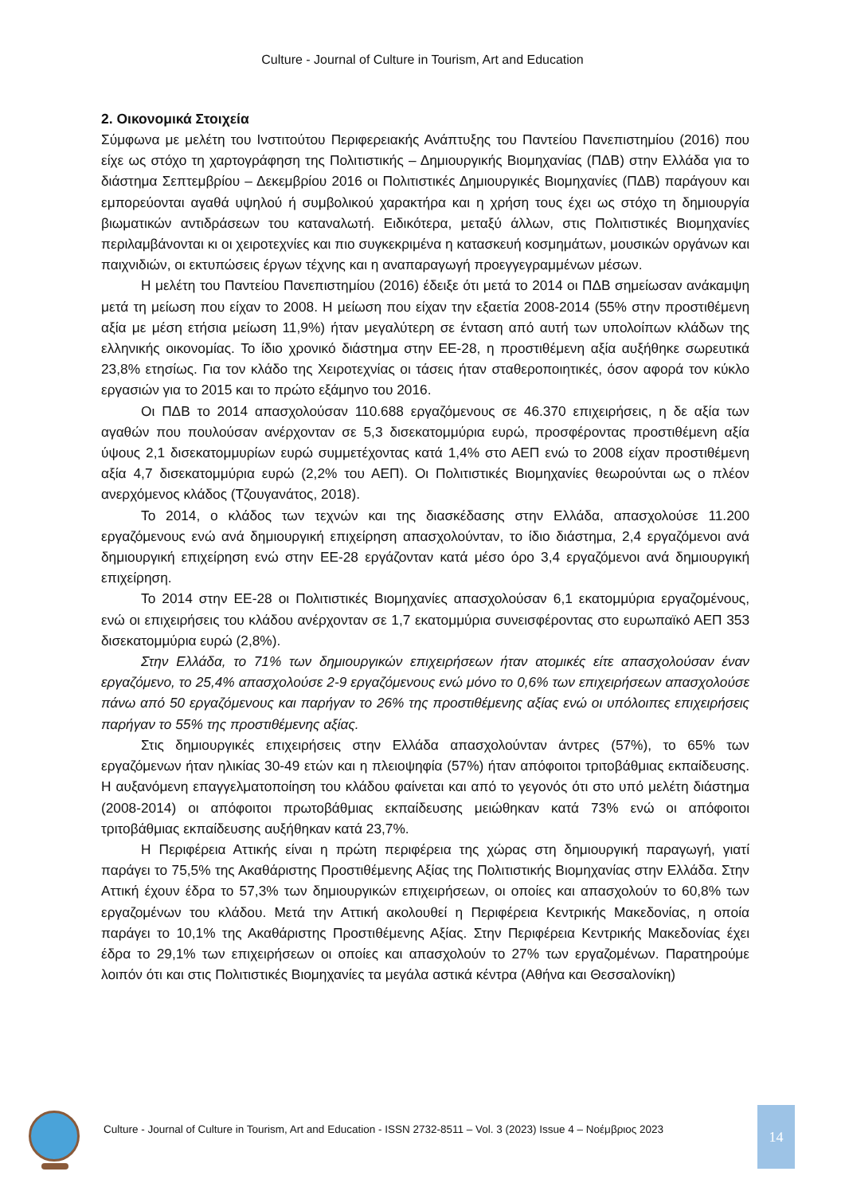Culture - Journal of Culture in Tourism, Art and Education
2. Οικονομικά Στοιχεία
Σύμφωνα με μελέτη του Ινστιτούτου Περιφερειακής Ανάπτυξης του Παντείου Πανεπιστημίου (2016) που είχε ως στόχο τη χαρτογράφηση της Πολιτιστικής – Δημιουργικής Βιομηχανίας (ΠΔΒ) στην Ελλάδα για το διάστημα Σεπτεμβρίου – Δεκεμβρίου 2016 οι Πολιτιστικές Δημιουργικές Βιομηχανίες (ΠΔΒ) παράγουν και εμπορεύονται αγαθά υψηλού ή συμβολικού χαρακτήρα και η χρήση τους έχει ως στόχο τη δημιουργία βιωματικών αντιδράσεων του καταναλωτή. Ειδικότερα, μεταξύ άλλων, στις Πολιτιστικές Βιομηχανίες περιλαμβάνονται κι οι χειροτεχνίες και πιο συγκεκριμένα η κατασκευή κοσμημάτων, μουσικών οργάνων και παιχνιδιών, οι εκτυπώσεις έργων τέχνης και η αναπαραγωγή προεγγεγραμμένων μέσων.
Η μελέτη του Παντείου Πανεπιστημίου (2016) έδειξε ότι μετά το 2014 οι ΠΔΒ σημείωσαν ανάκαμψη μετά τη μείωση που είχαν το 2008. Η μείωση που είχαν την εξαετία 2008-2014 (55% στην προστιθέμενη αξία με μέση ετήσια μείωση 11,9%) ήταν μεγαλύτερη σε ένταση από αυτή των υπολοίπων κλάδων της ελληνικής οικονομίας. Το ίδιο χρονικό διάστημα στην ΕΕ-28, η προστιθέμενη αξία αυξήθηκε σωρευτικά 23,8% ετησίως. Για τον κλάδο της Χειροτεχνίας οι τάσεις ήταν σταθεροποιητικές, όσον αφορά τον κύκλο εργασιών για το 2015 και το πρώτο εξάμηνο του 2016.
Οι ΠΔΒ το 2014 απασχολούσαν 110.688 εργαζόμενους σε 46.370 επιχειρήσεις, η δε αξία των αγαθών που πουλούσαν ανέρχονταν σε 5,3 δισεκατομμύρια ευρώ, προσφέροντας προστιθέμενη αξία ύψους 2,1 δισεκατομμυρίων ευρώ συμμετέχοντας κατά 1,4% στο ΑΕΠ ενώ το 2008 είχαν προστιθέμενη αξία 4,7 δισεκατομμύρια ευρώ (2,2% του ΑΕΠ). Οι Πολιτιστικές Βιομηχανίες θεωρούνται ως ο πλέον ανερχόμενος κλάδος (Τζουγανάτος, 2018).
Το 2014, ο κλάδος των τεχνών και της διασκέδασης στην Ελλάδα, απασχολούσε 11.200 εργαζόμενους ενώ ανά δημιουργική επιχείρηση απασχολούνταν, το ίδιο διάστημα, 2,4 εργαζόμενοι ανά δημιουργική επιχείρηση ενώ στην ΕΕ-28 εργάζονταν κατά μέσο όρο 3,4 εργαζόμενοι ανά δημιουργική επιχείρηση.
Το 2014 στην ΕΕ-28 οι Πολιτιστικές Βιομηχανίες απασχολούσαν 6,1 εκατομμύρια εργαζομένους, ενώ οι επιχειρήσεις του κλάδου ανέρχονταν σε 1,7 εκατομμύρια συνεισφέροντας στο ευρωπαϊκό ΑΕΠ 353 δισεκατομμύρια ευρώ (2,8%).
Στην Ελλάδα, το 71% των δημιουργικών επιχειρήσεων ήταν ατομικές είτε απασχολούσαν έναν εργαζόμενο, το 25,4% απασχολούσε 2-9 εργαζόμενους ενώ μόνο το 0,6% των επιχειρήσεων απασχολούσε πάνω από 50 εργαζόμενους και παρήγαν το 26% της προστιθέμενης αξίας ενώ οι υπόλοιπες επιχειρήσεις παρήγαν το 55% της προστιθέμενης αξίας.
Στις δημιουργικές επιχειρήσεις στην Ελλάδα απασχολούνταν άντρες (57%), το 65% των εργαζόμενων ήταν ηλικίας 30-49 ετών και η πλειοψηφία (57%) ήταν απόφοιτοι τριτοβάθμιας εκπαίδευσης. Η αυξανόμενη επαγγελματοποίηση του κλάδου φαίνεται και από το γεγονός ότι στο υπό μελέτη διάστημα (2008-2014) οι απόφοιτοι πρωτοβάθμιας εκπαίδευσης μειώθηκαν κατά 73% ενώ οι απόφοιτοι τριτοβάθμιας εκπαίδευσης αυξήθηκαν κατά 23,7%.
Η Περιφέρεια Αττικής είναι η πρώτη περιφέρεια της χώρας στη δημιουργική παραγωγή, γιατί παράγει το 75,5% της Ακαθάριστης Προστιθέμενης Αξίας της Πολιτιστικής Βιομηχανίας στην Ελλάδα. Στην Αττική έχουν έδρα το 57,3% των δημιουργικών επιχειρήσεων, οι οποίες και απασχολούν το 60,8% των εργαζομένων του κλάδου. Μετά την Αττική ακολουθεί η Περιφέρεια Κεντρικής Μακεδονίας, η οποία παράγει το 10,1% της Ακαθάριστης Προστιθέμενης Αξίας. Στην Περιφέρεια Κεντρικής Μακεδονίας έχει έδρα το 29,1% των επιχειρήσεων οι οποίες και απασχολούν το 27% των εργαζομένων. Παρατηρούμε λοιπόν ότι και στις Πολιτιστικές Βιομηχανίες τα μεγάλα αστικά κέντρα (Αθήνα και Θεσσαλονίκη)
Culture - Journal of Culture in Tourism, Art and Education - ISSN 2732-8511 – Vol. 3 (2023) Issue 4 – Νοέμβριος 2023
14